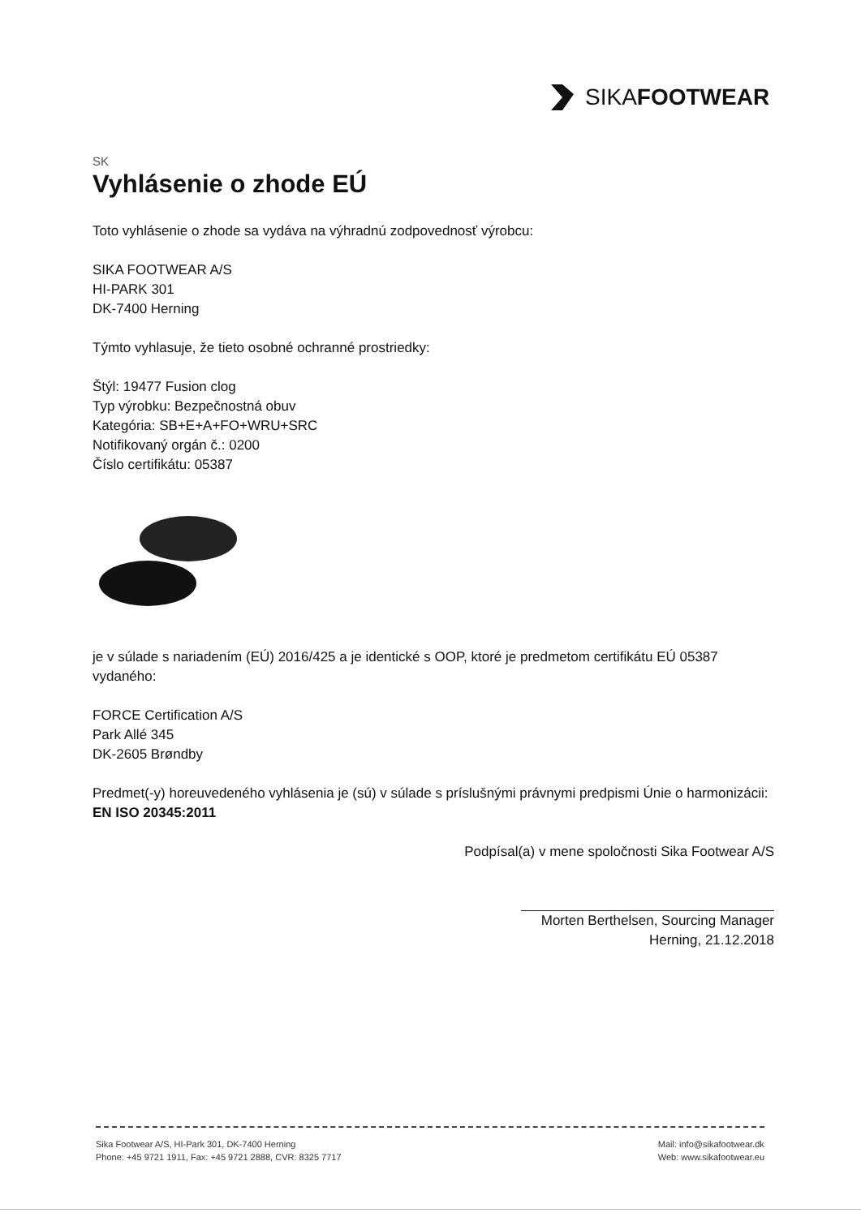SIKAFOOTWEAR
SK
Vyhlásenie o zhode EÚ
Toto vyhlásenie o zhode sa vydáva na výhradnú zodpovednosť výrobcu:
SIKA FOOTWEAR A/S
HI-PARK 301
DK-7400 Herning
Týmto vyhlasuje, že tieto osobné ochranné prostriedky:
Štýl: 19477 Fusion clog
Typ výrobku: Bezpečnostná obuv
Kategória: SB+E+A+FO+WRU+SRC
Notifikovaný orgán č.: 0200
Číslo certifikátu: 05387
je v súlade s nariadením (EÚ) 2016/425 a je identické s OOP, ktoré je predmetom certifikátu EÚ 05387 vydaného:
FORCE Certification A/S
Park Allé 345
DK-2605 Brøndby
Predmet(-y) horeuvedeného vyhlásenia je (sú) v súlade s príslušnými právnymi predpismi Únie o harmonizácii:
EN ISO 20345:2011
Podpísal(a) v mene spoločnosti Sika Footwear A/S
Morten Berthelsen, Sourcing Manager
Herning, 21.12.2018
Sika Footwear A/S, HI-Park 301, DK-7400 Herning
Phone: +45 9721 1911, Fax: +45 9721 2888, CVR: 8325 7717
Mail: info@sikafootwear.dk
Web: www.sikafootwear.eu